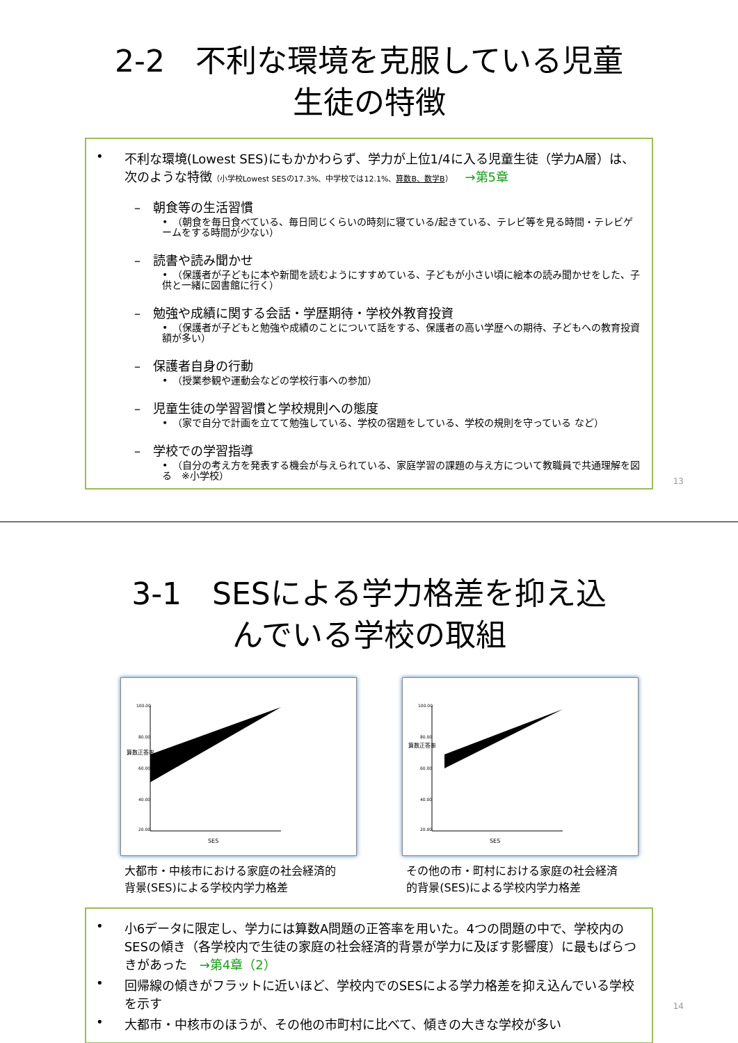2-2　不利な環境を克服している児童
生徒の特徴
• 不利な環境(Lowest SES)にもかかわらず、学力が上位1/4に入る児童生徒（学力A層）は、次のような特徴（小学校Lowest SESの17.3%、中学校では12.1%、算数B、数学B）　→第5章
–　朝食等の生活習慣
•　（朝食を毎日食べている、毎日同じくらいの時刻に寝ている/起きている、テレビ等を見る時間・テレビゲームをする時間が少ない）
–　読書や読み聞かせ
•　（保護者が子どもに本や新聞を読むようにすすめている、子どもが小さい頃に絵本の読み聞かせをした、子供と一緒に図書館に行く）
–　勉強や成績に関する会話・学歴期待・学校外教育投資
•　（保護者が子どもと勉強や成績のことについて話をする、保護者の高い学歴への期待、子どもへの教育投資額が多い）
–　保護者自身の行動
•　（授業参観や運動会などの学校行事への参加）
–　児童生徒の学習習慣と学校規則への態度
•　（家で自分で計画を立てて勉強している、学校の宿題をしている、学校の規則を守っている など）
–　学校での学習指導
•　（自分の考え方を発表する機会が与えられている、家庭学習の課題の与え方について教職員で共通理解を図る　※小学校）
13
3-1　SESによる学力格差を抑え込
んでいる学校の取組
100.00
80.00
60.00
40.00
20.00
算数正答率
SES
大都市・中核市における家庭の社会経済的
背景(SES)による学校内学力格差
100.00
80.00
60.00
40.00
20.00
算数正答率
SES
その他の市・町村における家庭の社会経済
的背景(SES)による学校内学力格差
• 小6データに限定し、学力には算数A問題の正答率を用いた。4つの問題の中で、学校内のSESの傾き（各学校内で生徒の家庭の社会経済的背景が学力に及ぼす影響度）に最もばらつきがあった　→第4章（2）
• 回帰線の傾きがフラットに近いほど、学校内でのSESによる学力格差を抑え込んでいる学校を示す
• 大都市・中核市のほうが、その他の市町村に比べて、傾きの大きな学校が多い
14